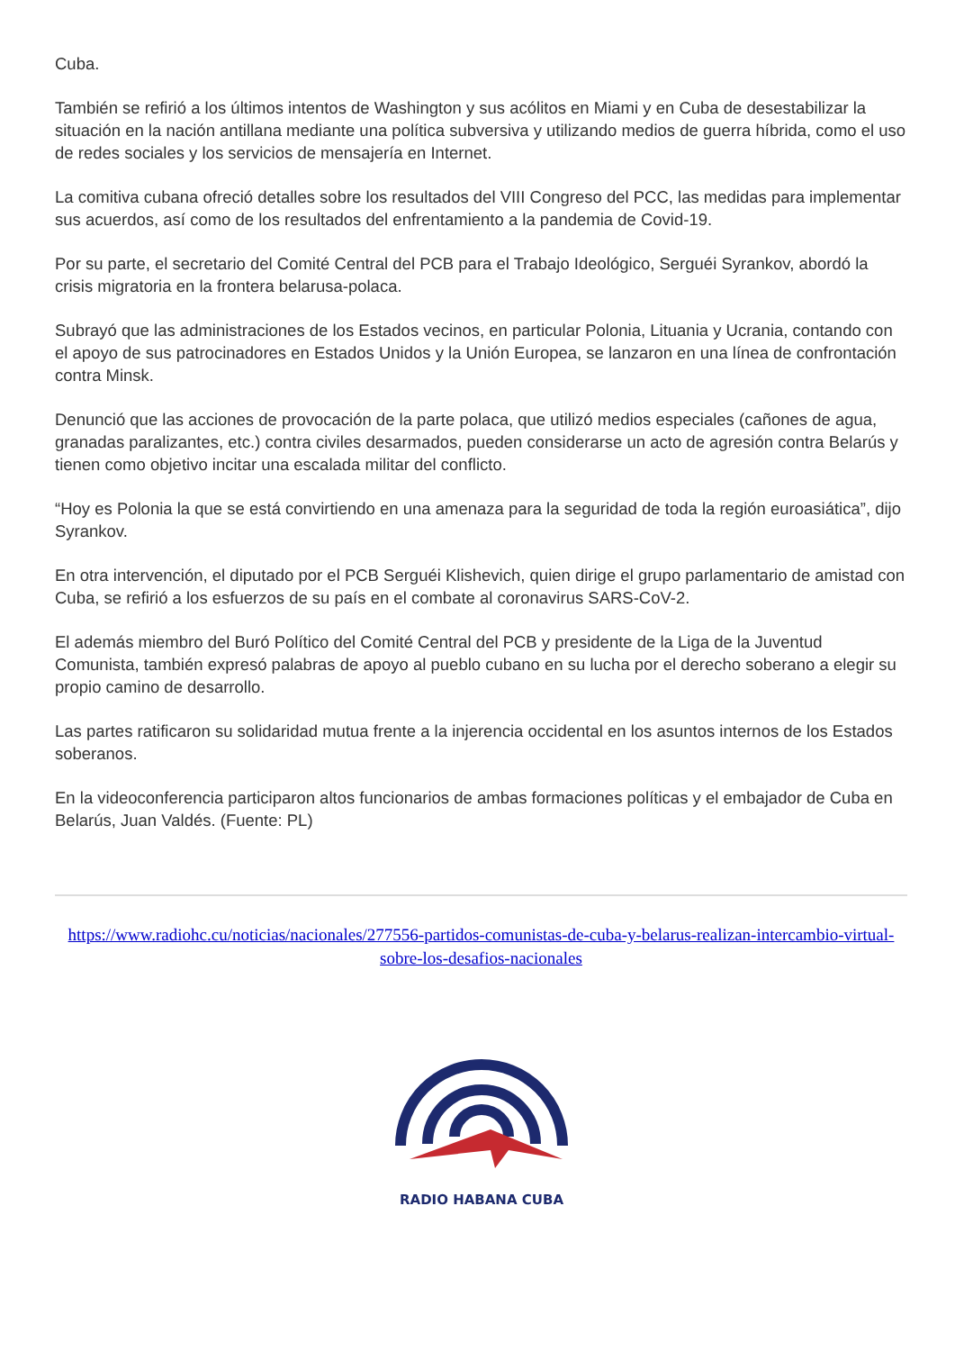Cuba.
También se refirió a los últimos intentos de Washington y sus acólitos en Miami y en Cuba de desestabilizar la situación en la nación antillana mediante una política subversiva y utilizando medios de guerra híbrida, como el uso de redes sociales y los servicios de mensajería en Internet.
La comitiva cubana ofreció detalles sobre los resultados del VIII Congreso del PCC, las medidas para implementar sus acuerdos, así como de los resultados del enfrentamiento a la pandemia de Covid-19.
Por su parte, el secretario del Comité Central del PCB para el Trabajo Ideológico, Serguéi Syrankov, abordó la crisis migratoria en la frontera belarusa-polaca.
Subrayó que las administraciones de los Estados vecinos, en particular Polonia, Lituania y Ucrania, contando con el apoyo de sus patrocinadores en Estados Unidos y la Unión Europea, se lanzaron en una línea de confrontación contra Minsk.
Denunció que las acciones de provocación de la parte polaca, que utilizó medios especiales (cañones de agua, granadas paralizantes, etc.) contra civiles desarmados, pueden considerarse un acto de agresión contra Belarús y tienen como objetivo incitar una escalada militar del conflicto.
“Hoy es Polonia la que se está convirtiendo en una amenaza para la seguridad de toda la región euroasiática”, dijo Syrankov.
En otra intervención, el diputado por el PCB Serguéi Klishevich, quien dirige el grupo parlamentario de amistad con Cuba, se refirió a los esfuerzos de su país en el combate al coronavirus SARS-CoV-2.
El además miembro del Buró Político del Comité Central del PCB y presidente de la Liga de la Juventud Comunista, también expresó palabras de apoyo al pueblo cubano en su lucha por el derecho soberano a elegir su propio camino de desarrollo.
Las partes ratificaron su solidaridad mutua frente a la injerencia occidental en los asuntos internos de los Estados soberanos.
En la videoconferencia participaron altos funcionarios de ambas formaciones políticas y el embajador de Cuba en Belarús, Juan Valdés. (Fuente: PL)
https://www.radiohc.cu/noticias/nacionales/277556-partidos-comunistas-de-cuba-y-belarus-realizan-intercambio-virtual-sobre-los-desafios-nacionales
RADIO HABANA CUBA